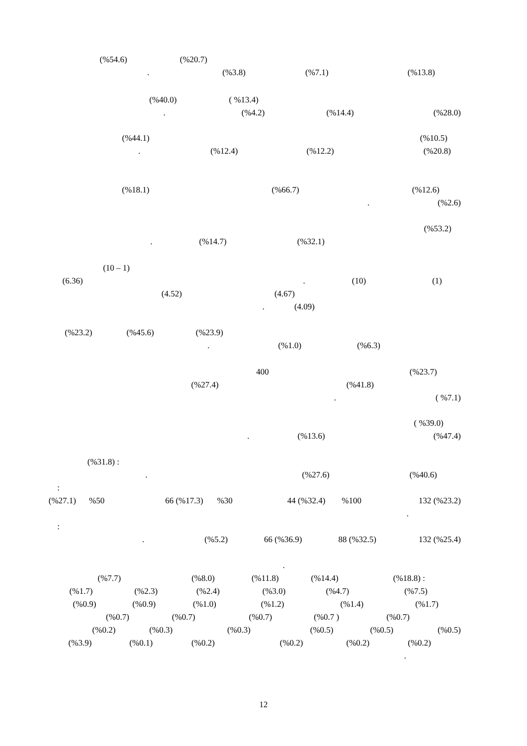(%20.7) (%54.6)
(%13.8) (%7.1) (%3.8) .
( %13.4) (%40.0)
(%28.0) (%14.4) (%4.2) .
(%10.5) (%44.1)
(%20.8) (%12.2) (%12.4) .
(%12.6) (%66.7) (%18.1)
(%2.6) .
(%53.2)
(%32.1) (%14.7) .
(10 – 1)
(1) (10) . (6.36)
(4.67) (4.52)
(4.09) .
(%23.9) (%45.6) (%23.2)
(%6.3) (%1.0) .
(%23.7) 400
(%41.8) (%27.4)
( %7.1) .
( %39.0)
(%47.4) (%13.6) .
(%31.8) :
(%40.6) (%27.6) .
:
132 (%23.2) %100 44 (%32.4) %30 66 (%17.3) %50 (%27.1)
.
:
132 (%25.4) 88 (%32.5) 66 (%36.9) (%5.2) .
.
(%18.8) : (%14.4) (%11.8) (%8.0) (%7.7)
(%7.5) (%4.7) (%3.0) (%2.4) (%2.3) (%1.7)
(%1.7) (%1.4) (%1.2) (%1.0) (%0.9) (%0.9)
(%0.7) (%0.7 ) (%0.7) (%0.7) (%0.7)
(%0.5) (%0.5) (%0.5) (%0.3) (%0.3) (%0.2)
(%0.2) (%0.2) (%0.2) (%0.2) (%0.1) (%3.9)
.
12